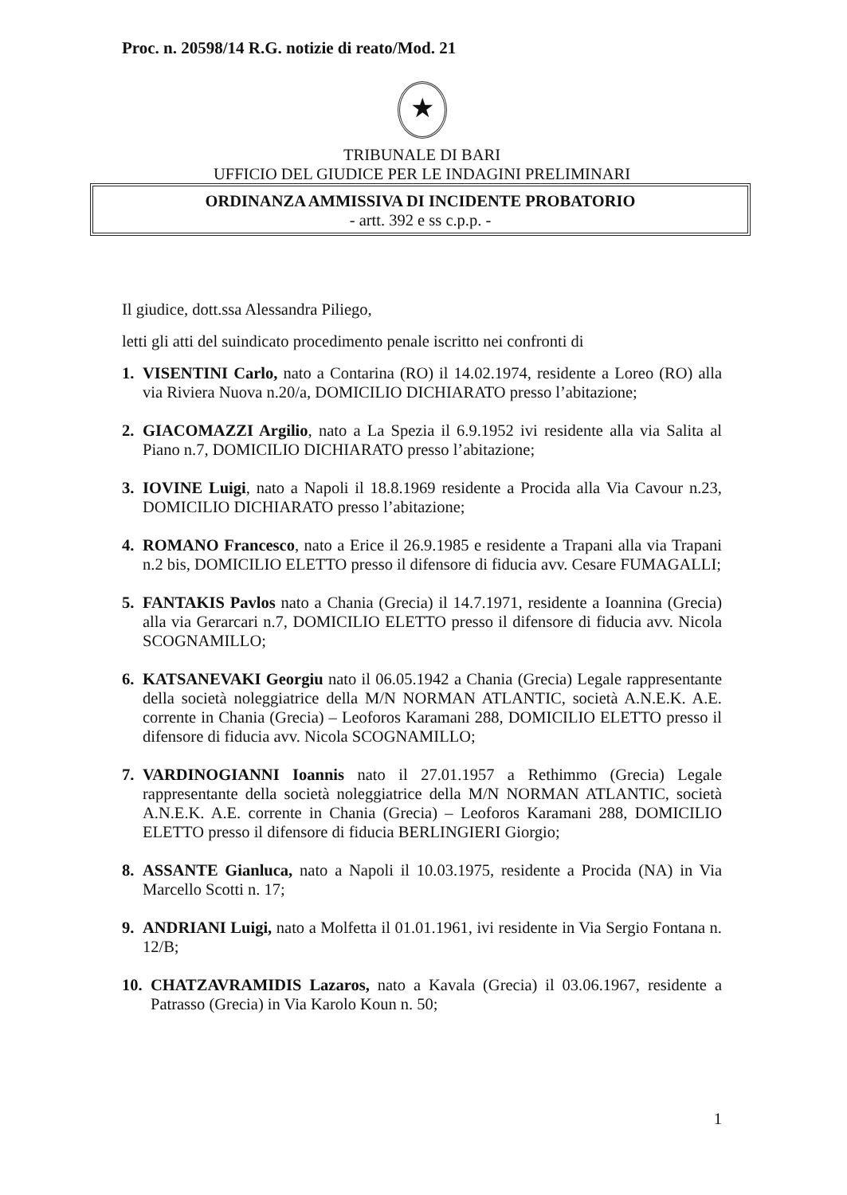Proc. n. 20598/14 R.G. notizie di reato/Mod. 21
★
TRIBUNALE DI BARI
UFFICIO DEL GIUDICE PER LE INDAGINI PRELIMINARI
ORDINANZA AMMISSIVA DI INCIDENTE PROBATORIO
- artt. 392 e ss c.p.p. -
Il giudice, dott.ssa Alessandra Piliego,
letti gli atti del suindicato procedimento penale iscritto nei confronti di
1. VISENTINI Carlo, nato a Contarina (RO) il 14.02.1974, residente a Loreo (RO) alla via Riviera Nuova n.20/a, DOMICILIO DICHIARATO presso l’abitazione;
2. GIACOMAZZI Argilio, nato a La Spezia il 6.9.1952 ivi residente alla via Salita al Piano n.7, DOMICILIO DICHIARATO presso l’abitazione;
3. IOVINE Luigi, nato a Napoli il 18.8.1969 residente a Procida alla Via Cavour n.23, DOMICILIO DICHIARATO presso l’abitazione;
4. ROMANO Francesco, nato a Erice il 26.9.1985 e residente a Trapani alla via Trapani n.2 bis, DOMICILIO ELETTO presso il difensore di fiducia avv. Cesare FUMAGALLI;
5. FANTAKIS Pavlos nato a Chania (Grecia) il 14.7.1971, residente a Ioannina (Grecia) alla via Gerarcari n.7, DOMICILIO ELETTO presso il difensore di fiducia avv. Nicola SCOGNAMILLO;
6. KATSANEVAKI Georgiu nato il 06.05.1942 a Chania (Grecia) Legale rappresentante della società noleggiatrice della M/N NORMAN ATLANTIC, società A.N.E.K. A.E. corrente in Chania (Grecia) – Leoforos Karamani 288, DOMICILIO ELETTO presso il difensore di fiducia avv. Nicola SCOGNAMILLO;
7. VARDINOGIANNI Ioannis nato il 27.01.1957 a Rethimmo (Grecia) Legale rappresentante della società noleggiatrice della M/N NORMAN ATLANTIC, società A.N.E.K. A.E. corrente in Chania (Grecia) – Leoforos Karamani 288, DOMICILIO ELETTO presso il difensore di fiducia BERLINGIERI Giorgio;
8. ASSANTE Gianluca, nato a Napoli il 10.03.1975, residente a Procida (NA) in Via Marcello Scotti n. 17;
9. ANDRIANI Luigi, nato a Molfetta il 01.01.1961, ivi residente in Via Sergio Fontana n. 12/B;
10. CHATZAVRAMIDIS Lazaros, nato a Kavala (Grecia) il 03.06.1967, residente a Patrasso (Grecia) in Via Karolo Koun n. 50;
1